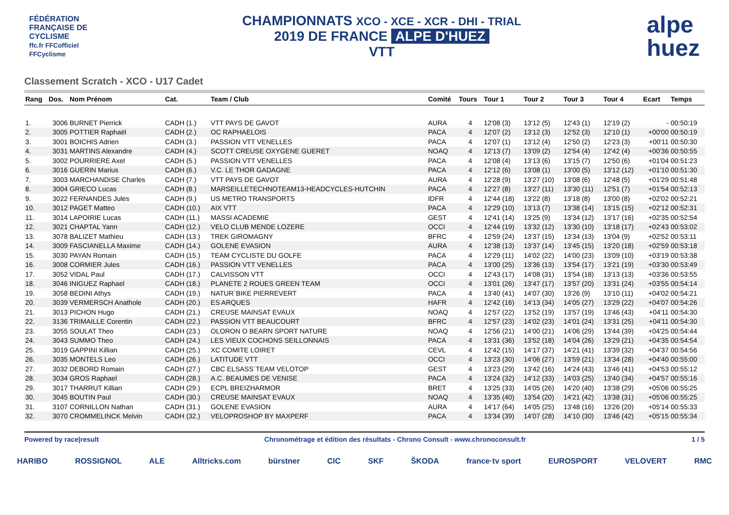FÉDÉRATION FRANÇAISE DE CYCLISME
ffc.fr FFCofficiel FFCyclisme
CHAMPIONNATS XCO - XCE - XCR - DHI - TRIAL
2019 DE FRANCE ALPE D'HUEZ
VTT
alpe
huez
Classement Scratch - XCO - U17 Cadet
| Rang | Dos. | Nom Prénom | Cat. | Team / Club | Comité | Tours | Tour 1 | Tour 2 | Tour 3 | Tour 4 | Ecart | Temps |
| --- | --- | --- | --- | --- | --- | --- | --- | --- | --- | --- | --- | --- |
| 1. | 3006 | BURNET Pierrick | CADH (1.) | VTT PAYS DE GAVOT | AURA | 4 | 12'08 (3) | 13'12 (5) | 12'43 (1) | 12'19 (2) | - | 00:50:19 |
| 2. | 3005 | POTTIER Raphaël | CADH (2.) | OC RAPHAELOIS | PACA | 4 | 12'07 (2) | 13'12 (3) | 12'52 (3) | 12'10 (1) | +00'00 | 00:50:19 |
| 3. | 3001 | BOICHIS Adrien | CADH (3.) | PASSION VTT VENELLES | PACA | 4 | 12'07 (1) | 13'12 (4) | 12'50 (2) | 12'23 (3) | +00'11 | 00:50:30 |
| 4. | 3031 | MARTINS Alexandre | CADH (4.) | SCOTT CREUSE OXYGENE GUERET | NOAQ | 4 | 12'13 (7) | 13'09 (2) | 12'54 (4) | 12'42 (4) | +00'36 | 00:50:55 |
| 5. | 3002 | POURRIERE Axel | CADH (5.) | PASSION VTT VENELLES | PACA | 4 | 12'08 (4) | 13'13 (6) | 13'15 (7) | 12'50 (6) | +01'04 | 00:51:23 |
| 6. | 3016 | GUERIN Marius | CADH (6.) | V.C. LE THOR GADAGNE | PACA | 4 | 12'12 (6) | 13'08 (1) | 13'00 (5) | 13'12 (12) | +01'10 | 00:51:30 |
| 7. | 3003 | MARCHANDISE Charles | CADH (7.) | VTT PAYS DE GAVOT | AURA | 4 | 12'28 (9) | 13'27 (10) | 13'08 (6) | 12'48 (5) | +01'29 | 00:51:48 |
| 8. | 3004 | GRIECO Lucas | CADH (8.) | MARSEILLETECHNOTEAM13-HEADCYCLES-HUTCHIN | PACA | 4 | 12'27 (8) | 13'27 (11) | 13'30 (11) | 12'51 (7) | +01'54 | 00:52:13 |
| 9. | 3022 | FERNANDES Jules | CADH (9.) | US METRO TRANSPORTS | IDFR | 4 | 12'44 (18) | 13'22 (8) | 13'18 (8) | 13'00 (8) | +02'02 | 00:52:21 |
| 10. | 3012 | PAGET Matteo | CADH (10.) | AIX VTT | PACA | 4 | 12'29 (10) | 13'13 (7) | 13'38 (14) | 13'15 (15) | +02'12 | 00:52:31 |
| 11. | 3014 | LAPOIRIE Lucas | CADH (11.) | MASSI ACADEMIE | GEST | 4 | 12'41 (14) | 13'25 (9) | 13'34 (12) | 13'17 (16) | +02'35 | 00:52:54 |
| 12. | 3021 | CHAPTAL Yann | CADH (12.) | VELO CLUB MENDE LOZERE | OCCI | 4 | 12'44 (19) | 13'32 (12) | 13'30 (10) | 13'18 (17) | +02'43 | 00:53:02 |
| 13. | 3078 | BALIZET Mathieu | CADH (13.) | TREK GIROMAGNY | BFRC | 4 | 12'59 (24) | 13'37 (15) | 13'34 (13) | 13'04 (9) | +02'52 | 00:53:11 |
| 14. | 3009 | FASCIANELLA Maxime | CADH (14.) | GOLENE EVASION | AURA | 4 | 12'38 (13) | 13'37 (14) | 13'45 (15) | 13'20 (18) | +02'59 | 00:53:18 |
| 15. | 3030 | PAYAN Romain | CADH (15.) | TEAM CYCLISTE DU GOLFE | PACA | 4 | 12'29 (11) | 14'02 (22) | 14'00 (23) | 13'09 (10) | +03'19 | 00:53:38 |
| 16. | 3008 | CORMIER Jules | CADH (16.) | PASSION VTT VENELLES | PACA | 4 | 13'00 (25) | 13'36 (13) | 13'54 (17) | 13'21 (19) | +03'30 | 00:53:49 |
| 17. | 3052 | VIDAL Paul | CADH (17.) | CALVISSON VTT | OCCI | 4 | 12'43 (17) | 14'08 (31) | 13'54 (18) | 13'13 (13) | +03'36 | 00:53:55 |
| 18. | 3046 | INIGUEZ Raphael | CADH (18.) | PLANETE 2 ROUES GREEN TEAM | OCCI | 4 | 13'01 (26) | 13'47 (17) | 13'57 (20) | 13'31 (24) | +03'55 | 00:54:14 |
| 19. | 3058 | BEDINI Athys | CADH (19.) | NATUR`BIKE PIERREVERT | PACA | 4 | 13'40 (41) | 14'07 (30) | 13'26 (9) | 13'10 (11) | +04'02 | 00:54:21 |
| 20. | 3039 | VERMERSCH Anathole | CADH (20.) | ES ARQUES | HAFR | 4 | 12'42 (16) | 14'13 (34) | 14'05 (27) | 13'29 (22) | +04'07 | 00:54:26 |
| 21. | 3013 | PICHON Hugo | CADH (21.) | CREUSE MAINSAT EVAUX | NOAQ | 4 | 12'57 (22) | 13'52 (19) | 13'57 (19) | 13'46 (43) | +04'11 | 00:54:30 |
| 22. | 3136 | TRIMAILLE Corentin | CADH (22.) | PASSION VTT BEAUCOURT | BFRC | 4 | 12'57 (23) | 14'02 (23) | 14'01 (24) | 13'31 (25) | +04'11 | 00:54:30 |
| 23. | 3055 | SOULAT Theo | CADH (23.) | OLORON O BEARN SPORT NATURE | NOAQ | 4 | 12'56 (21) | 14'00 (21) | 14'06 (29) | 13'44 (39) | +04'25 | 00:54:44 |
| 24. | 3043 | SUMMO Theo | CADH (24.) | LES VIEUX COCHONS SEILLONNAIS | PACA | 4 | 13'31 (36) | 13'52 (18) | 14'04 (26) | 13'29 (21) | +04'35 | 00:54:54 |
| 25. | 3019 | GAPPINI Killian | CADH (25.) | XC COMITE LOIRET | CEVL | 4 | 12'42 (15) | 14'17 (37) | 14'21 (41) | 13'39 (32) | +04'37 | 00:54:56 |
| 26. | 3035 | MONTELS Leo | CADH (26.) | LATITUDE VTT | OCCI | 4 | 13'23 (30) | 14'06 (27) | 13'59 (21) | 13'34 (28) | +04'40 | 00:55:00 |
| 27. | 3032 | DEBORD Romain | CADH (27.) | CBC ELSASS`TEAM VELOTOP | GEST | 4 | 13'23 (29) | 13'42 (16) | 14'24 (43) | 13'46 (41) | +04'53 | 00:55:12 |
| 28. | 3034 | GROS Raphael | CADH (28.) | A.C. BEAUMES DE VENISE | PACA | 4 | 13'24 (32) | 14'12 (33) | 14'03 (25) | 13'40 (34) | +04'57 | 00:55:16 |
| 29. | 3017 | THARRUT Killian | CADH (29.) | ECPL BREIZHARMOR | BRET | 4 | 13'25 (33) | 14'05 (26) | 14'20 (40) | 13'38 (29) | +05'06 | 00:55:25 |
| 30. | 3045 | BOUTIN Paul | CADH (30.) | CREUSE MAINSAT EVAUX | NOAQ | 4 | 13'35 (40) | 13'54 (20) | 14'21 (42) | 13'38 (31) | +05'06 | 00:55:25 |
| 31. | 3107 | CORNILLON Nathan | CADH (31.) | GOLENE EVASION | AURA | 4 | 14'17 (64) | 14'05 (25) | 13'48 (16) | 13'26 (20) | +05'14 | 00:55:33 |
| 32. | 3070 | CROMMELINCK Melvin | CADH (32.) | VELOPROSHOP BY MAXPERF | PACA | 4 | 13'34 (39) | 14'07 (28) | 14'10 (30) | 13'46 (42) | +05'15 | 00:55:34 |
Powered by race|result Chronométrage et édition des résultats - Chrono Consult - www.chronoconsult.fr 1 / 5
HARIBO ROSSIGNOL ALE Alltricks.com bürstner CIC SKF ŠKODA france·tv sport EUROSPORT VELOVERT RMC